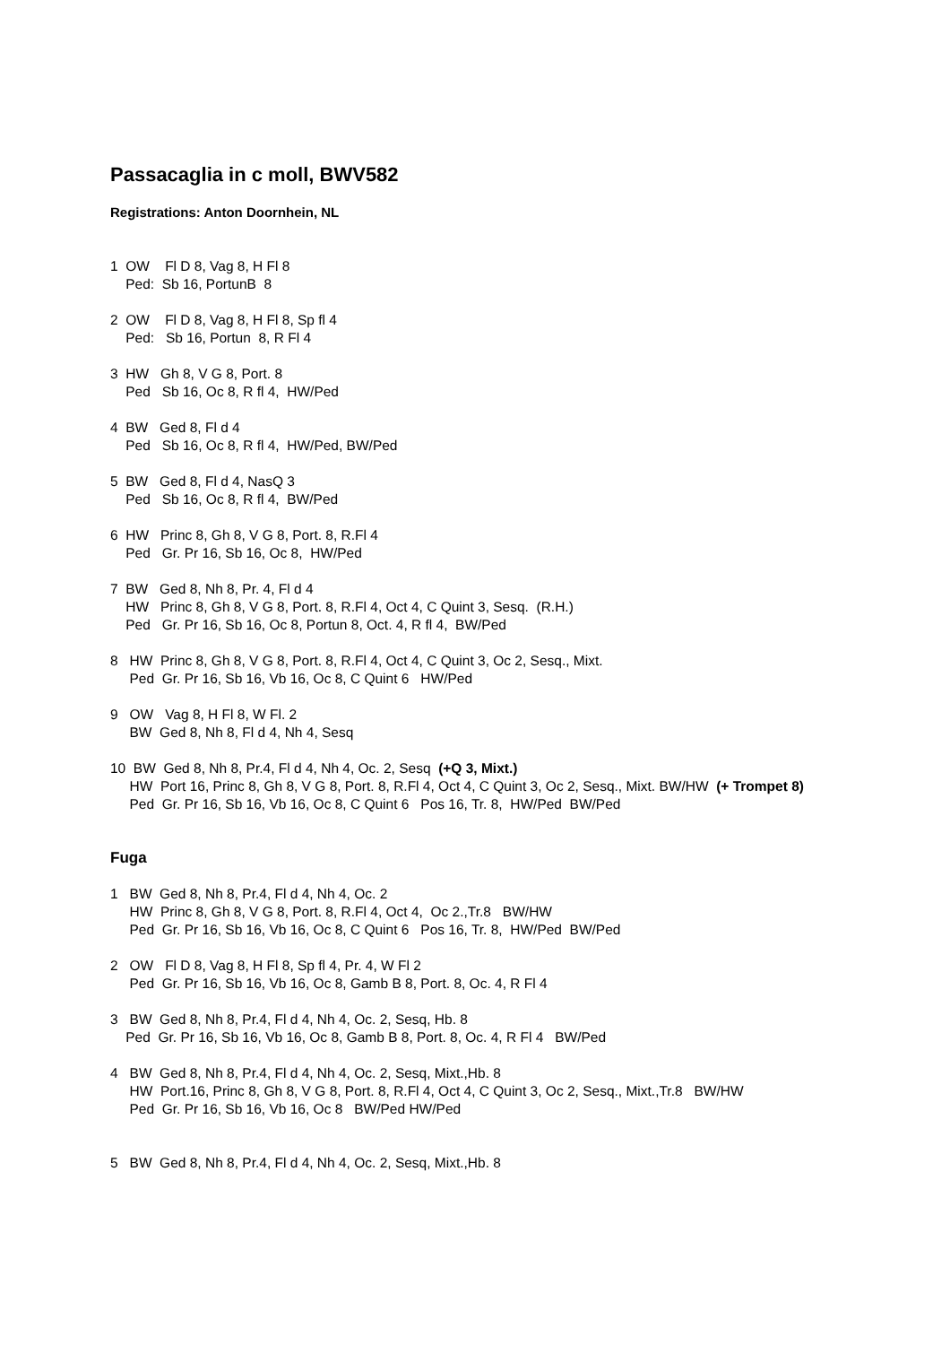Passacaglia in c moll, BWV582
Registrations: Anton Doornhein, NL
1 OW Fl D 8, Vag 8, H Fl 8 Ped: Sb 16, PortunB 8
2 OW Fl D 8, Vag 8, H Fl 8, Sp fl 4 Ped: Sb 16, Portun 8, R Fl 4
3 HW Gh 8, V G 8, Port. 8 Ped Sb 16, Oc 8, R fl 4, HW/Ped
4 BW Ged 8, Fl d 4 Ped Sb 16, Oc 8, R fl 4, HW/Ped, BW/Ped
5 BW Ged 8, Fl d 4, NasQ 3 Ped Sb 16, Oc 8, R fl 4, BW/Ped
6 HW Princ 8, Gh 8, V G 8, Port. 8, R.Fl 4 Ped Gr. Pr 16, Sb 16, Oc 8, HW/Ped
7 BW Ged 8, Nh 8, Pr. 4, Fl d 4 HW Princ 8, Gh 8, V G 8, Port. 8, R.Fl 4, Oct 4, C Quint 3, Sesq. (R.H.) Ped Gr. Pr 16, Sb 16, Oc 8, Portun 8, Oct. 4, R fl 4, BW/Ped
8 HW Princ 8, Gh 8, V G 8, Port. 8, R.Fl 4, Oct 4, C Quint 3, Oc 2, Sesq., Mixt. Ped Gr. Pr 16, Sb 16, Vb 16, Oc 8, C Quint 6 HW/Ped
9 OW Vag 8, H Fl 8, W Fl. 2 BW Ged 8, Nh 8, Fl d 4, Nh 4, Sesq
10 BW Ged 8, Nh 8, Pr.4, Fl d 4, Nh 4, Oc. 2, Sesq (+Q 3, Mixt.)
HW Port 16, Princ 8, Gh 8, V G 8, Port. 8, R.Fl 4, Oct 4, C Quint 3, Oc 2, Sesq., Mixt. BW/HW (+ Trompet 8)
Ped Gr. Pr 16, Sb 16, Vb 16, Oc 8, C Quint 6 Pos 16, Tr. 8, HW/Ped BW/Ped
Fuga
1 BW Ged 8, Nh 8, Pr.4, Fl d 4, Nh 4, Oc. 2 HW Princ 8, Gh 8, V G 8, Port. 8, R.Fl 4, Oct 4, Oc 2.,Tr.8 BW/HW Ped Gr. Pr 16, Sb 16, Vb 16, Oc 8, C Quint 6 Pos 16, Tr. 8, HW/Ped BW/Ped
2 OW Fl D 8, Vag 8, H Fl 8, Sp fl 4, Pr. 4, W Fl 2 Ped Gr. Pr 16, Sb 16, Vb 16, Oc 8, Gamb B 8, Port. 8, Oc. 4, R Fl 4
3 BW Ged 8, Nh 8, Pr.4, Fl d 4, Nh 4, Oc. 2, Sesq, Hb. 8 Ped Gr. Pr 16, Sb 16, Vb 16, Oc 8, Gamb B 8, Port. 8, Oc. 4, R Fl 4 BW/Ped
4 BW Ged 8, Nh 8, Pr.4, Fl d 4, Nh 4, Oc. 2, Sesq, Mixt.,Hb. 8 HW Port.16, Princ 8, Gh 8, V G 8, Port. 8, R.Fl 4, Oct 4, C Quint 3, Oc 2, Sesq., Mixt.,Tr.8 BW/HW Ped Gr. Pr 16, Sb 16, Vb 16, Oc 8 BW/Ped HW/Ped
5 BW Ged 8, Nh 8, Pr.4, Fl d 4, Nh 4, Oc. 2, Sesq, Mixt.,Hb. 8